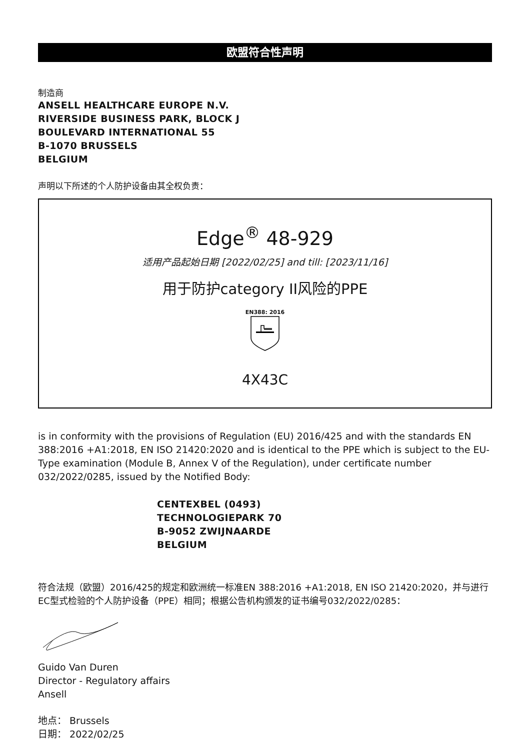欧盟符合性声明
制造商
ANSELL HEALTHCARE EUROPE N.V.
RIVERSIDE BUSINESS PARK, BLOCK J
BOULEVARD INTERNATIONAL 55
B-1070 BRUSSELS
BELGIUM
声明以下所述的个人防护设备由其全权负责：
Edge<sup>®</sup> 48-929
适用产品起始日期 [2022/02/25] and till: [2023/11/16]
用于防护category II风险的PPE
EN388: 2016
4X43C
is in conformity with the provisions of Regulation (EU) 2016/425 and with the standards EN 388:2016 +A1:2018, EN ISO 21420:2020 and is identical to the PPE which is subject to the EU-Type examination (Module B, Annex V of the Regulation), under certificate number 032/2022/0285, issued by the Notified Body:
CENTEXBEL (0493)
TECHNOLOGIEPARK 70
B-9052 ZWIJNAARDE
BELGIUM
符合法规（欧盟）2016/425的规定和欧洲统一标准EN 388:2016 +A1:2018, EN ISO 21420:2020，并与进行EC型式检验的个人防护设备（PPE）相同；根据公告机构颁发的证书编号032/2022/0285：
Guido Van Duren
Director - Regulatory affairs
Ansell
地点： Brussels
日期： 2022/02/25